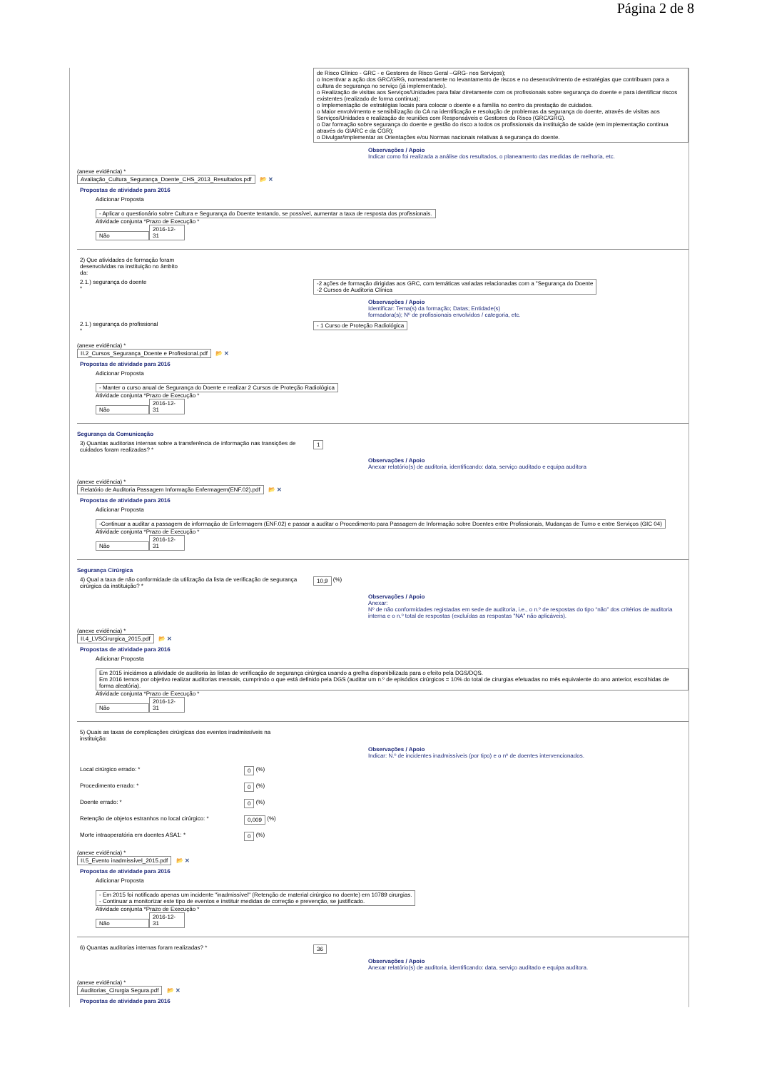Página 2 de 8
de Risco Clínico - GRC - e Gestores de Risco Geral –GRG- nos Serviços);
o Incentivar a ação dos GRC/GRG, nomeadamente no levantamento de riscos e no desenvolvimento de estratégias que contribuam para a cultura de segurança no serviço (já implementado).
o Realização de visitas aos Serviços/Unidades para falar diretamente com os profissionais sobre segurança do doente e para identificar riscos existentes (realizado de forma continua);
o Implementação de estratégias locais para colocar o doente e a família no centro da prestação de cuidados.
o Maior envolvimento e sensibilização do CA na identificação e resolução de problemas da segurança do doente, através de visitas aos Serviços/Unidades e realização de reuniões com Responsáveis e Gestores do Risco (GRC/GRG).
o Dar formação sobre segurança do doente e gestão do risco a todos os profissionais da instituição de saúde (em implementação continua através do GIARC e da CGR);
o Divulgar/implementar as Orientações e/ou Normas nacionais relativas à segurança do doente.
Observações / Apoio
Indicar como foi realizada a análise dos resultados, o planeamento das medidas de melhoria, etc.
(anexe evidência) *
Avaliação_Cultura_Segurança_Doente_CHS_2013_Resultados.pdf 📂 ✕
Propostas de atividade para 2016
Adicionar Proposta
- Aplicar o questionário sobre Cultura e Segurança do Doente tentando, se possível, aumentar a taxa de resposta dos profissionais.
Atividade conjunta *Prazo de Execução *
Não 2016-12-31
2) Que atividades de formação foram desenvolvidas na instituição no âmbito da:
2.1.) segurança do doente
*
-2 ações de formação dirigidas aos GRC, com temáticas variadas relacionadas com a "Segurança do Doente
-2 Cursos de Auditoria Clínica
Observações / Apoio
Identificar: Tema(s) da formação; Datas; Entidade(s)
formadora(s); Nº de profissionais envolvidos / categoria, etc.
2.1.) segurança do profissional
*
- 1 Curso de Proteção Radiológica
(anexe evidência) *
II.2_Cursos_Segurança_Doente e Profissional.pdf 📂 ✕
Propostas de atividade para 2016
Adicionar Proposta
- Manter o curso anual de Segurança do Doente e realizar 2 Cursos de Proteção Radiológica
Atividade conjunta *Prazo de Execução *
Não 2016-12-31
Segurança da Comunicação
3) Quantas auditorias internas sobre a transferência de informação nas transições de cuidados foram realizadas? *
1
Observações / Apoio
Anexar relatório(s) de auditoria, identificando: data, serviço auditado e equipa auditora
(anexe evidência) *
Relatório de Auditoria Passagem Informação Enfermagem(ENF.02).pdf 📂 ✕
Propostas de atividade para 2016
Adicionar Proposta
-Continuar a auditar a passagem de informação de Enfermagem (ENF.02) e passar a auditar o Procedimento para Passagem de Informação sobre Doentes entre Profissionais, Mudanças de Turno e entre Serviços (GIC 04)
Atividade conjunta *Prazo de Execução *
Não 2016-12-31
Segurança Cirúrgica
4) Qual a taxa de não conformidade da utilização da lista de verificação de segurança cirúrgica da instituição? *
10,9
(%)
Observações / Apoio
Anexar:
Nº de não conformidades registadas em sede de auditoria, i.e., o n.º de respostas do tipo “não” dos critérios de auditoria interna e o n.º total de respostas (excluídas as respostas "NA" não aplicáveis).
(anexe evidência) *
II.4_LVSCirurgica_2015.pdf 📂 ✕
Propostas de atividade para 2016
Adicionar Proposta
Em 2015 iniciámos a atividade de auditoria às listas de verificação de segurança cirúrgica usando a grelha disponibilizada para o efeito pela DGS/DQS.
Em 2016 temos por objetivo realizar auditorias mensais, cumprindo o que está definido pela DGS (auditar um n.º de episódios cirúrgicos = 10% do total de cirurgias efetuadas no mês equivalente do ano anterior, escolhidas de forma aleatória).
Atividade conjunta *Prazo de Execução *
Não 2016-12-31
5) Quais as taxas de complicações cirúrgicas dos eventos inadmissíveis na instituição:
Observações / Apoio
Indicar: N.º de incidentes inadmissíveis (por tipo) e o nº de doentes intervencionados.
Local cirúrgico errado: * 0 (%)
Procedimento errado: * 0 (%)
Doente errado: * 0 (%)
Retenção de objetos estranhos no local cirúrgico: *
0,009 (%)
Morte intraoperatória em doentes ASA1: * 0 (%)
(anexe evidência) *
II.5_Evento inadmissível_2015.pdf 📂 ✕
Propostas de atividade para 2016
Adicionar Proposta
- Em 2015 foi notificado apenas um incidente "inadmissível" (Retenção de material cirúrgico no doente) em 10789 cirurgias.
- Continuar a monitorizar este tipo de eventos e instituir medidas de correção e prevenção, se justificado.
Atividade conjunta *Prazo de Execução *
Não 2016-12-31
6) Quantas auditorias internas foram realizadas? * 36
Observações / Apoio
Anexar relatório(s) de auditoria, identificando: data, serviço auditado e equipa auditora.
(anexe evidência) *
Auditorias_Cirurgia Segura.pdf 📂 ✕
Propostas de atividade para 2016